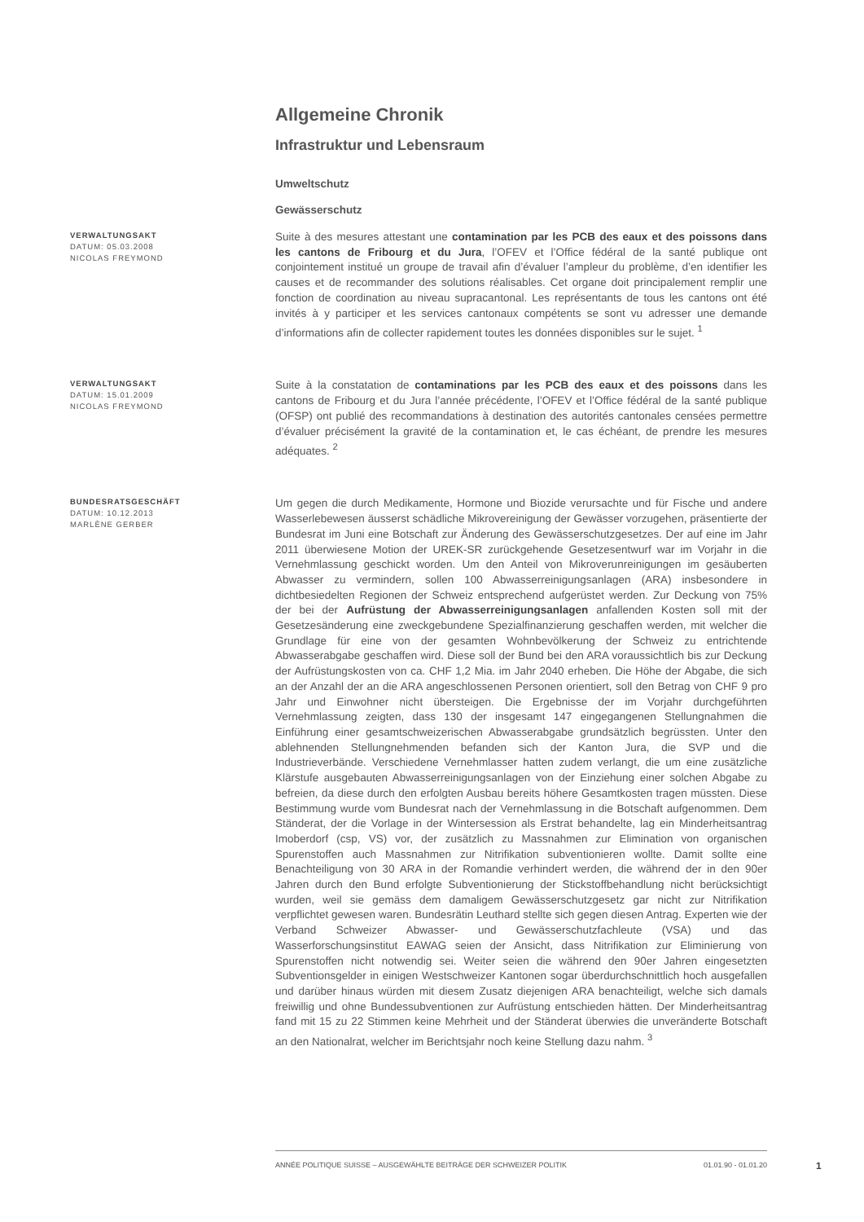Allgemeine Chronik
Infrastruktur und Lebensraum
Umweltschutz
Gewässerschutz
VERWALTUNGSAKT
DATUM: 05.03.2008
NICOLAS FREYMOND
Suite à des mesures attestant une contamination par les PCB des eaux et des poissons dans les cantons de Fribourg et du Jura, l’OFEV et l’Office fédéral de la santé publique ont conjointement institué un groupe de travail afin d’évaluer l’ampleur du problème, d’en identifier les causes et de recommander des solutions réalisables. Cet organe doit principalement remplir une fonction de coordination au niveau supracantonal. Les représentants de tous les cantons ont été invités à y participer et les services cantonaux compétents se sont vu adresser une demande d’informations afin de collecter rapidement toutes les données disponibles sur le sujet. <sup>1</sup>
VERWALTUNGSAKT
DATUM: 15.01.2009
NICOLAS FREYMOND
Suite à la constatation de contaminations par les PCB des eaux et des poissons dans les cantons de Fribourg et du Jura l’année précédente, l’OFEV et l’Office fédéral de la santé publique (OFSP) ont publié des recommandations à destination des autorités cantonales censées permettre d’évaluer précisément la gravité de la contamination et, le cas échéant, de prendre les mesures adéquates. <sup>2</sup>
BUNDESRATSGESCHÄFT
DATUM: 10.12.2013
MARLÈNE GERBER
Um gegen die durch Medikamente, Hormone und Biozide verursachte und für Fische und andere Wasserlebewesen äusserst schädliche Mikrovereinigung der Gewässer vorzugehen, präsentierte der Bundesrat im Juni eine Botschaft zur Änderung des Gewässerschutzgesetzes. Der auf eine im Jahr 2011 überwiesene Motion der UREK-SR zurückgehende Gesetzesentwurf war im Vorjahr in die Vernehmlassung geschickt worden. Um den Anteil von Mikroverunreinigungen im gesäuberten Abwasser zu vermindern, sollen 100 Abwasserreinigungsanlagen (ARA) insbesondere in dichtbesiedelten Regionen der Schweiz entsprechend aufgerüstet werden. Zur Deckung von 75% der bei der Aufrüstung der Abwasserreinigungsanlagen anfallenden Kosten soll mit der Gesetzesänderung eine zweckgebundene Spezialfinanzierung geschaffen werden, mit welcher die Grundlage für eine von der gesamten Wohnbevölkerung der Schweiz zu entrichtende Abwasserabgabe geschaffen wird. Diese soll der Bund bei den ARA voraussichtlich bis zur Deckung der Aufrüstungskosten von ca. CHF 1,2 Mia. im Jahr 2040 erheben. Die Höhe der Abgabe, die sich an der Anzahl der an die ARA angeschlossenen Personen orientiert, soll den Betrag von CHF 9 pro Jahr und Einwohner nicht übersteigen. Die Ergebnisse der im Vorjahr durchgeführten Vernehmlassung zeigten, dass 130 der insgesamt 147 eingegangenen Stellungnahmen die Einführung einer gesamtschweizerischen Abwasserabgabe grundsätzlich begrüssten. Unter den ablehnenden Stellungnehmenden befanden sich der Kanton Jura, die SVP und die Industrieverbände. Verschiedene Vernehmlasser hatten zudem verlangt, die um eine zusätzliche Klärstufe ausgebauten Abwasserreinigungsanlagen von der Einziehung einer solchen Abgabe zu befreien, da diese durch den erfolgten Ausbau bereits höhere Gesamtkosten tragen müssten. Diese Bestimmung wurde vom Bundesrat nach der Vernehmlassung in die Botschaft aufgenommen. Dem Ständerat, der die Vorlage in der Wintersession als Erstrat behandelte, lag ein Minderheitsantrag Imoberdorf (csp, VS) vor, der zusätzlich zu Massnahmen zur Elimination von organischen Spurenstoffen auch Massnahmen zur Nitrifikation subventionieren wollte. Damit sollte eine Benachteiligung von 30 ARA in der Romandie verhindert werden, die während der in den 90er Jahren durch den Bund erfolgte Subventionierung der Stickstoffbehandlung nicht berücksichtigt wurden, weil sie gemäss dem damaligem Gewässerschutzgesetz gar nicht zur Nitrifikation verpflichtet gewesen waren. Bundesrätin Leuthard stellte sich gegen diesen Antrag. Experten wie der Verband Schweizer Abwasser- und Gewässerschutzfachleute (VSA) und das Wasserforschungsinstitut EAWAG seien der Ansicht, dass Nitrifikation zur Eliminierung von Spurenstoffen nicht notwendig sei. Weiter seien die während den 90er Jahren eingesetzten Subventionsgelder in einigen Westschweizer Kantonen sogar überdurchschnittlich hoch ausgefallen und darüber hinaus würden mit diesem Zusatz diejenigen ARA benachteiligt, welche sich damals freiwillig und ohne Bundessubventionen zur Aufrüstung entschieden hätten. Der Minderheitsantrag fand mit 15 zu 22 Stimmen keine Mehrheit und der Ständerat überwies die unveränderte Botschaft an den Nationalrat, welcher im Berichtsjahr noch keine Stellung dazu nahm. <sup>3</sup>
ANNÉE POLITIQUE SUISSE – AUSGEWÄHLTE BEITRÄGE DER SCHWEIZER POLITIK 01.01.90 - 01.01.20
1